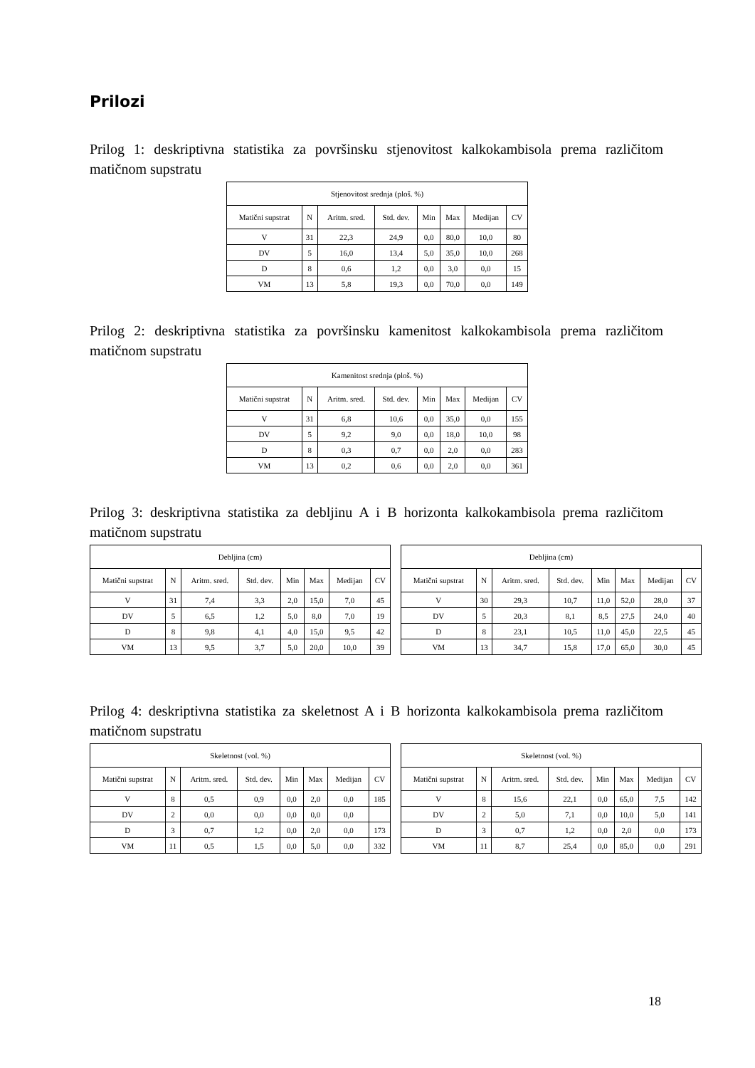Prilozi
Prilog 1: deskriptivna statistika za površinsku stjenovitost kalkokambisola prema različitom matičnom supstratu
| Stjenovitost srednja (ploš. %) | | | | | | | |
| Matični supstrat | N | Aritm. sred. | Std. dev. | Min | Max | Medijan | CV |
| V | 31 | 22,3 | 24,9 | 0,0 | 80,0 | 10,0 | 80 |
| DV | 5 | 16,0 | 13,4 | 5,0 | 35,0 | 10,0 | 268 |
| D | 8 | 0,6 | 1,2 | 0,0 | 3,0 | 0,0 | 15 |
| VM | 13 | 5,8 | 19,3 | 0,0 | 70,0 | 0,0 | 149 |
Prilog 2: deskriptivna statistika za površinsku kamenitost kalkokambisola prema različitom matičnom supstratu
| Kamenitost srednja (ploš. %) | | | | | | | |
| Matični supstrat | N | Aritm. sred. | Std. dev. | Min | Max | Medijan | CV |
| V | 31 | 6,8 | 10,6 | 0,0 | 35,0 | 0,0 | 155 |
| DV | 5 | 9,2 | 9,0 | 0,0 | 18,0 | 10,0 | 98 |
| D | 8 | 0,3 | 0,7 | 0,0 | 2,0 | 0,0 | 283 |
| VM | 13 | 0,2 | 0,6 | 0,0 | 2,0 | 0,0 | 361 |
Prilog 3: deskriptivna statistika za debljinu A i B horizonta kalkokambisola prema različitom matičnom supstratu
| Debljina (cm) | | | | | | | |
| Matični supstrat | N | Aritm. sred. | Std. dev. | Min | Max | Medijan | CV |
| V | 31 | 7,4 | 3,3 | 2,0 | 15,0 | 7,0 | 45 |
| DV | 5 | 6,5 | 1,2 | 5,0 | 8,0 | 7,0 | 19 |
| D | 8 | 9,8 | 4,1 | 4,0 | 15,0 | 9,5 | 42 |
| VM | 13 | 9,5 | 3,7 | 5,0 | 20,0 | 10,0 | 39 |
| Debljina (cm) | | | | | | | |
| Matični supstrat | N | Aritm. sred. | Std. dev. | Min | Max | Medijan | CV |
| V | 30 | 29,3 | 10,7 | 11,0 | 52,0 | 28,0 | 37 |
| DV | 5 | 20,3 | 8,1 | 8,5 | 27,5 | 24,0 | 40 |
| D | 8 | 23,1 | 10,5 | 11,0 | 45,0 | 22,5 | 45 |
| VM | 13 | 34,7 | 15,8 | 17,0 | 65,0 | 30,0 | 45 |
Prilog 4: deskriptivna statistika za skeletnost A i B horizonta kalkokambisola prema različitom matičnom supstratu
| Skeletnost (vol. %) | | | | | | | |
| Matični supstrat | N | Aritm. sred. | Std. dev. | Min | Max | Medijan | CV |
| V | 8 | 0,5 | 0,9 | 0,0 | 2,0 | 0,0 | 185 |
| DV | 2 | 0,0 | 0,0 | 0,0 | 0,0 | 0,0 | |
| D | 3 | 0,7 | 1,2 | 0,0 | 2,0 | 0,0 | 173 |
| VM | 11 | 0,5 | 1,5 | 0,0 | 5,0 | 0,0 | 332 |
| Skeletnost (vol. %) | | | | | | | |
| Matični supstrat | N | Aritm. sred. | Std. dev. | Min | Max | Medijan | CV |
| V | 8 | 15,6 | 22,1 | 0,0 | 65,0 | 7,5 | 142 |
| DV | 2 | 5,0 | 7,1 | 0,0 | 10,0 | 5,0 | 141 |
| D | 3 | 0,7 | 1,2 | 0,0 | 2,0 | 0,0 | 173 |
| VM | 11 | 8,7 | 25,4 | 0,0 | 85,0 | 0,0 | 291 |
18